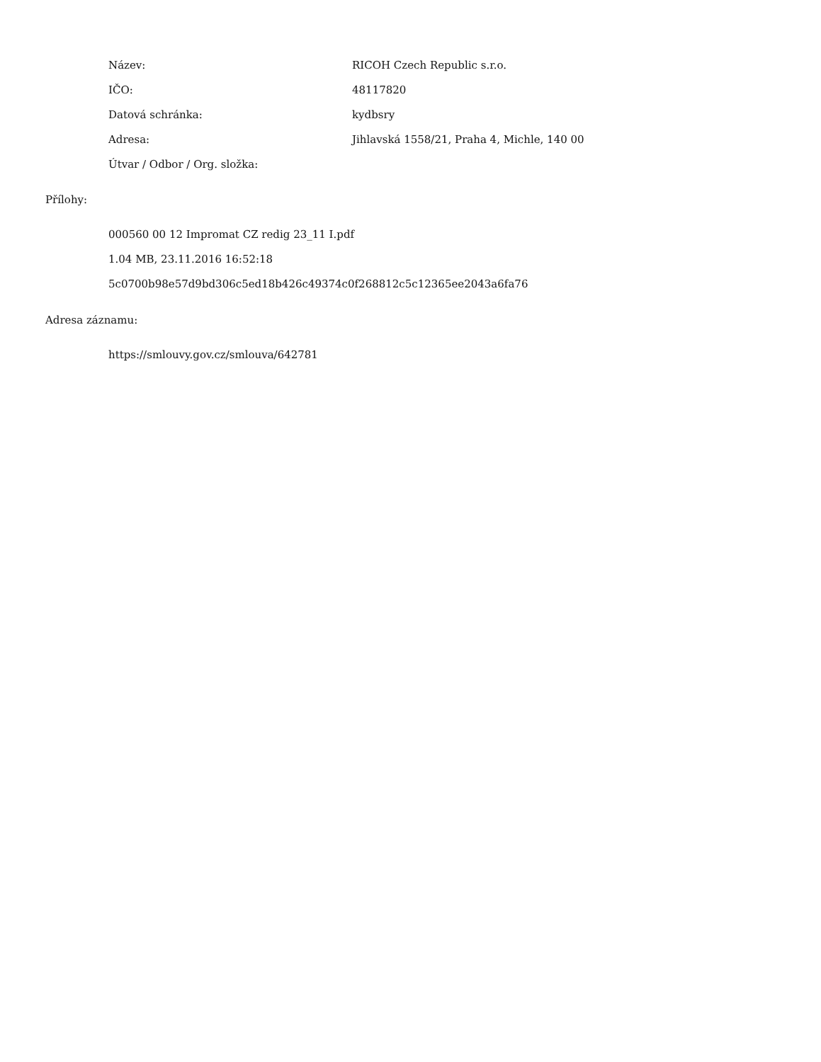| Název: | RICOH Czech Republic s.r.o. |
| IČO: | 48117820 |
| Datová schránka: | kydbsry |
| Adresa: | Jihlavská 1558/21, Praha 4, Michle, 140 00 |
| Útvar / Odbor / Org. složka: | |
Přílohy:
000560 00 12 Impromat CZ redig 23_11 I.pdf
1.04 MB, 23.11.2016 16:52:18
5c0700b98e57d9bd306c5ed18b426c49374c0f268812c5c12365ee2043a6fa76
Adresa záznamu:
https://smlouvy.gov.cz/smlouva/642781